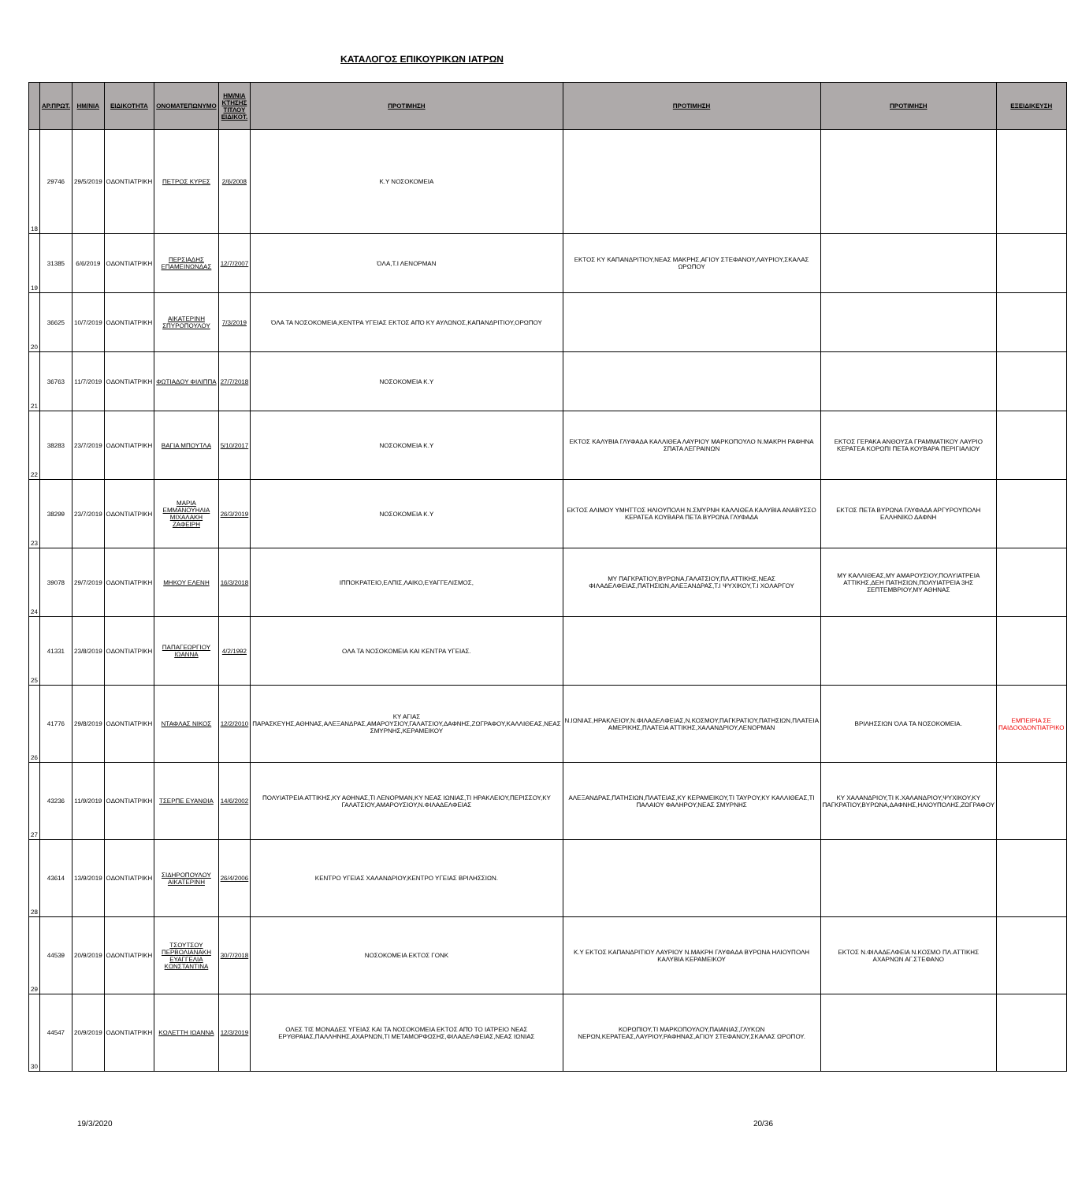ΚΑΤΑΛΟΓΟΣ ΕΠΙΚΟΥΡΙΚΩΝ ΙΑΤΡΩΝ
| | ΑΡ.ΠΡΩΤ. | ΗΜ/ΝΙΑ | ΕΙΔΙΚΟΤΗΤΑ | ΟΝΟΜΑΤΕΠΩΝΥΜΟ | ΗΜ/ΝΙΑ ΚΤΗΣΗΣ ΤΙΤΛΟΥ ΕΙΔΙΚΟΤ. | ΠΡΟΤΙΜΗΣΗ | ΠΡΟΤΙΜΗΣΗ | ΠΡΟΤΙΜΗΣΗ | ΕΞΕΙΔΙΚΕΥΣΗ |
| --- | --- | --- | --- | --- | --- | --- | --- | --- | --- |
| 18 | 29746 | 29/5/2019 | ΟΔΟΝΤΙΑΤΡΙΚΗ | ΠΕΤΡΟΣ ΚΥΡΕΣ | 2/6/2008 | Κ.Υ ΝΟΣΟΚΟΜΕΙΑ | | | |
| 19 | 31385 | 6/6/2019 | ΟΔΟΝΤΙΑΤΡΙΚΗ | ΠΕΡΣΙΑΔΗΣ ΕΠΑΜΕΙΝΩΝΔΑΣ | 12/7/2007 | ΌΛΑ,Τ.Ι ΛΕΝΟΡΜΑΝ | ΕΚΤΟΣ ΚΥ ΚΑΠΑΝΔΡΙΤΙΟΥ,ΝΕΑΣ ΜΑΚΡΗΣ,ΑΓΙΟΥ ΣΤΕΦΑΝΟΥ,ΛΑΥΡΙΟΥ,ΣΚΑΛΑΣ ΩΡΩΠΟΥ | | |
| 20 | 36625 | 10/7/2019 | ΟΔΟΝΤΙΑΤΡΙΚΗ | ΑΙΚΑΤΕΡΙΝΗ ΣΠΥΡΟΠΟΥΛΟΥ | 7/3/2019 | ΌΛΑ ΤΑ ΝΟΣΟΚΟΜΕΙΑ,ΚΕΝΤΡΑ ΥΓΕΙΑΣ ΕΚΤΟΣ ΑΠΌ ΚΥ ΑΥΛΩΝΟΣ,ΚΑΠΑΝΔΡΙΤΙΟΥ,ΟΡΩΠΟΥ | | | |
| 21 | 36763 | 11/7/2019 | ΟΔΟΝΤΙΑΤΡΙΚΗ | ΦΩΤΙΑΔΟΥ ΦΙΛΙΠΠΑ | 27/7/2018 | ΝΟΣΟΚΟΜΕΙΑ Κ.Υ | | | |
| 22 | 38283 | 23/7/2019 | ΟΔΟΝΤΙΑΤΡΙΚΗ | ΒΑΓΙΑ ΜΠΟΥΤΛΑ | 5/10/2017 | ΝΟΣΟΚΟΜΕΙΑ Κ.Υ | ΕΚΤΟΣ ΚΑΛΥΒΙΑ ΓΛΥΦΑΔΑ ΚΑΛΛΙΘΕΑ ΛΑΥΡΙΟΥ ΜΑΡΚΟΠΟΥΛΟ Ν.ΜΑΚΡΗ ΡΑΦΗΝΑ ΣΠΑΤΑ ΛΕΓΡΑΙΝΩΝ | ΕΚΤΟΣ ΓΕΡΑΚΑ ΑΝΘΟΥΣΑ ΓΡΑΜΜΑΤΙΚΟΥ ΛΑΥΡΙΟ ΚΕΡΑΤΕΑ ΚΟΡΩΠΙ ΠΕΤΑ ΚΟΥΒΑΡΑ ΠΕΡΙΓΙΑΛΙΟΥ | |
| 23 | 38299 | 23/7/2019 | ΟΔΟΝΤΙΑΤΡΙΚΗ | ΜΑΡΙΑ ΕΜΜΑΝΟΥΗΛΙΑ ΜΙΧΑΛΑΚΗ ΖΑΦΕΙΡΗ | 26/3/2019 | ΝΟΣΟΚΟΜΕΙΑ Κ.Υ | ΕΚΤΟΣ ΑΛΙΜΟΥ ΥΜΗΤΤΟΣ ΗΛΙΟΥΠΟΛΗ Ν.ΣΜΥΡΝΗ ΚΑΛΛΙΘΕΑ ΚΑΛΥΒΙΑ ΑΝΑΒΥΣΣΟ ΚΕΡΑΤΕΑ ΚΟΥΒΑΡΑ ΠΕΤΑ ΒΥΡΩΝΑ ΓΛΥΦΑΔΑ | ΕΚΤΟΣ ΠΕΤΑ ΒΥΡΩΝΑ ΓΛΥΦΑΔΑ ΑΡΓΥΡΟΥΠΟΛΗ ΕΛΛΗΝΙΚΟ ΔΑΦΝΗ | |
| 24 | 39078 | 29/7/2019 | ΟΔΟΝΤΙΑΤΡΙΚΗ | ΜΗΚΟΥ ΕΛΕΝΗ | 16/3/2018 | ΙΠΠΟΚΡΑΤΕΙΟ,ΕΛΠΙΣ,ΛΑΙΚΟ,ΕΥΑΓΓΕΛΙΣΜΟΣ, | ΜΥ ΠΑΓΚΡΑΤΙΟΥ,ΒΥΡΩΝΑ,ΓΑΛΑΤΣΙΟΥ,ΠΛ.ΑΤΤΙΚΗΣ,ΝΕΑΣ ΦΙΛΑΔΕΛΦΕΙΑΣ,ΠΑΤΗΣΙΩΝ,ΑΛΕΞΑΝΔΡΑΣ,Τ.Ι ΨΥΧΙΚΟΥ,Τ.Ι ΧΟΛΑΡΓΟΥ | ΜΥ ΚΑΛΛΙΘΕΑΣ,ΜΥ ΑΜΑΡΟΥΣΙΟΥ,ΠΟΛΥΙΑΤΡΕΙΑ ΑΤΤΙΚΗΣ,ΔΕΗ ΠΑΤΗΣΙΩΝ,ΠΟΛΥΙΑΤΡΕΙΑ 3ΗΣ ΣΕΠΤΕΜΒΡΙΟΥ,ΜΥ ΑΘΗΝΑΣ | |
| 25 | 41331 | 23/8/2019 | ΟΔΟΝΤΙΑΤΡΙΚΗ | ΠΑΠΑΓΕΩΡΓΙΟΥ ΙΩΑΝΝΑ | 4/2/1992 | ΟΛΑ ΤΑ ΝΟΣΟΚΟΜΕΙΑ ΚΑΙ ΚΕΝΤΡΑ ΥΓΕΙΑΣ. | | | |
| 26 | 41776 | 29/8/2019 | ΟΔΟΝΤΙΑΤΡΙΚΗ | ΝΤΑΦΛΑΣ ΝΙΚΟΣ | 12/2/2010 | ΚΥ ΑΓΙΑΣ ΠΑΡΑΣΚΕΥΗΣ,ΑΘΗΝΑΣ,ΑΛΕΞΑΝΔΡΑΣ,ΑΜΑΡΟΥΣΙΟΥ,ΓΑΛΑΤΣΙΟΥ,ΔΑΦΝΗΣ,ΖΩΓΡΑΦΟΥ,ΚΑΛΛΙΘΕΑΣ,ΝΕΑΣ ΣΜΥΡΝΗΣ,ΚΕΡΑΜΕΙΚΟΥ | Ν.ΙΩΝΙΑΣ,ΗΡΑΚΛΕΙΟΥ,Ν.ΦΙΛΑΔΕΛΦΕΙΑΣ,Ν.ΚΟΣΜΟΥ,ΠΑΓΚΡΑΤΙΟΥ,ΠΑΤΗΣΙΩΝ,ΠΛΑΤΕΙΑ ΑΜΕΡΙΚΗΣ,ΠΛΑΤΕΙΑ ΑΤΤΙΚΗΣ,ΧΑΛΑΝΔΡΙΟΥ,ΛΕΝΟΡΜΑΝ | ΒΡΙΛΗΣΣΙΩΝ ΌΛΑ ΤΑ ΝΟΣΟΚΟΜΕΙΑ. | ΕΜΠΕΙΡΙΑ ΣΕ ΠΑΙΔΟΟΔΟΝΤΙΑΤΡΙΚΟ |
| 27 | 43236 | 11/9/2019 | ΟΔΟΝΤΙΑΤΡΙΚΗ | ΤΣΕΡΠΕ ΕΥΑΝΘΙΑ | 14/6/2002 | ΠΟΛΥΙΑΤΡΕΙΑ ΑΤΤΙΚΗΣ,ΚΥ ΑΘΗΝΑΣ,ΤΙ ΛΕΝΟΡΜΑΝ,ΚΥ ΝΕΑΣ ΙΩΝΙΑΣ,ΤΙ ΗΡΑΚΛΕΙΟΥ,ΠΕΡΙΣΣΟΥ,ΚΥ ΓΑΛΑΤΣΙΟΥ,ΑΜΑΡΟΥΣΙΟΥ,Ν.ΦΙΛΑΔΕΛΦΕΙΑΣ | ΑΛΕΞΑΝΔΡΑΣ,ΠΑΤΗΣΙΩΝ,ΠΛΑΤΕΙΑΣ,ΚΥ ΚΕΡΑΜΕΙΚΟΥ,ΤΙ ΤΑΥΡΟΥ,ΚΥ ΚΑΛΛΙΘΕΑΣ,ΤΙ ΠΑΛΑΙΟΥ ΦΑΛΗΡΟΥ,ΝΕΑΣ ΣΜΥΡΝΗΣ | ΚΥ ΧΑΛΑΝΔΡΙΟΥ,ΤΙ Κ.ΧΑΛΑΝΔΡΙΟΥ,ΨΥΧΙΚΟΥ,ΚΥ ΠΑΓΚΡΑΤΙΟΥ,ΒΥΡΩΝΑ,ΔΑΦΝΗΣ,ΗΛΙΟΥΠΟΛΗΣ,ΖΩΓΡΑΦΟΥ | |
| 28 | 43614 | 13/9/2019 | ΟΔΟΝΤΙΑΤΡΙΚΗ | ΣΙΔΗΡΟΠΟΥΛΟΥ ΑΙΚΑΤΕΡΙΝΗ | 26/4/2006 | ΚΕΝΤΡΟ ΥΓΕΙΑΣ ΧΑΛΑΝΔΡΙΟΥ,ΚΕΝΤΡΟ ΥΓΕΙΑΣ ΒΡΙΛΗΣΣΙΩΝ. | | | |
| 29 | 44539 | 20/9/2019 | ΟΔΟΝΤΙΑΤΡΙΚΗ | ΤΣΟΥΤΣΟΥ ΠΕΡΒΟΛΙΑΝΑΚΗ ΕΥΑΓΓΕΛΙΑ ΚΩΝΣΤΑΝΤΙΝΑ | 30/7/2018 | ΝΟΣΟΚΟΜΕΙΑ ΕΚΤΟΣ ΓΟΝΚ | Κ.Υ ΕΚΤΟΣ ΚΑΠΑΝΔΡΙΤΙΟΥ ΛΑΥΡΙΟΥ Ν.ΜΑΚΡΗ ΓΛΥΦΑΔΑ ΒΥΡΩΝΑ ΗΛΙΟΥΠΟΛΗ ΚΑΛΥΒΙΑ ΚΕΡΑΜΕΙΚΟΥ | ΕΚΤΟΣ Ν.ΦΙΛΑΔΕΛΦΕΙΑ Ν.ΚΟΣΜΟ ΠΛ.ΑΤΤΙΚΗΣ ΑΧΑΡΝΩΝ ΑΓ.ΣΤΕΦΑΝΟ | |
| 30 | 44547 | 20/9/2019 | ΟΔΟΝΤΙΑΤΡΙΚΗ | ΚΩΛΕΤΤΗ ΙΩΑΝΝΑ | 12/3/2019 | ΟΛΕΣ ΤΙΣ ΜΟΝΑΔΕΣ ΥΓΕΙΑΣ ΚΑΙ ΤΑ ΝΟΣΟΚΟΜΕΙΑ ΕΚΤΟΣ ΑΠΌ ΤΟ ΙΑΤΡΕΙΟ ΝΕΑΣ ΕΡΥΘΡΑΙΑΣ,ΠΑΛΛΗΝΗΣ,ΑΧΑΡΝΩΝ,ΤΙ ΜΕΤΑΜΟΡΦΩΣΗΣ,ΦΙΛΑΔΕΛΦΕΙΑΣ,ΝΕΑΣ ΙΩΝΙΑΣ | ΚΟΡΩΠΙΟΥ,ΤΙ ΜΑΡΚΟΠΟΥΛΟΥ,ΠΑΙΑΝΙΑΣ,ΓΛΥΚΩΝ ΝΕΡΩΝ,ΚΕΡΑΤΕΑΣ,ΛΑΥΡΙΟΥ,ΡΑΦΗΝΑΣ,ΑΓΙΟΥ ΣΤΕΦΑΝΟΥ,ΣΚΑΛΑΣ ΩΡΟΠΟΥ. | | |
19/3/2020 20/36